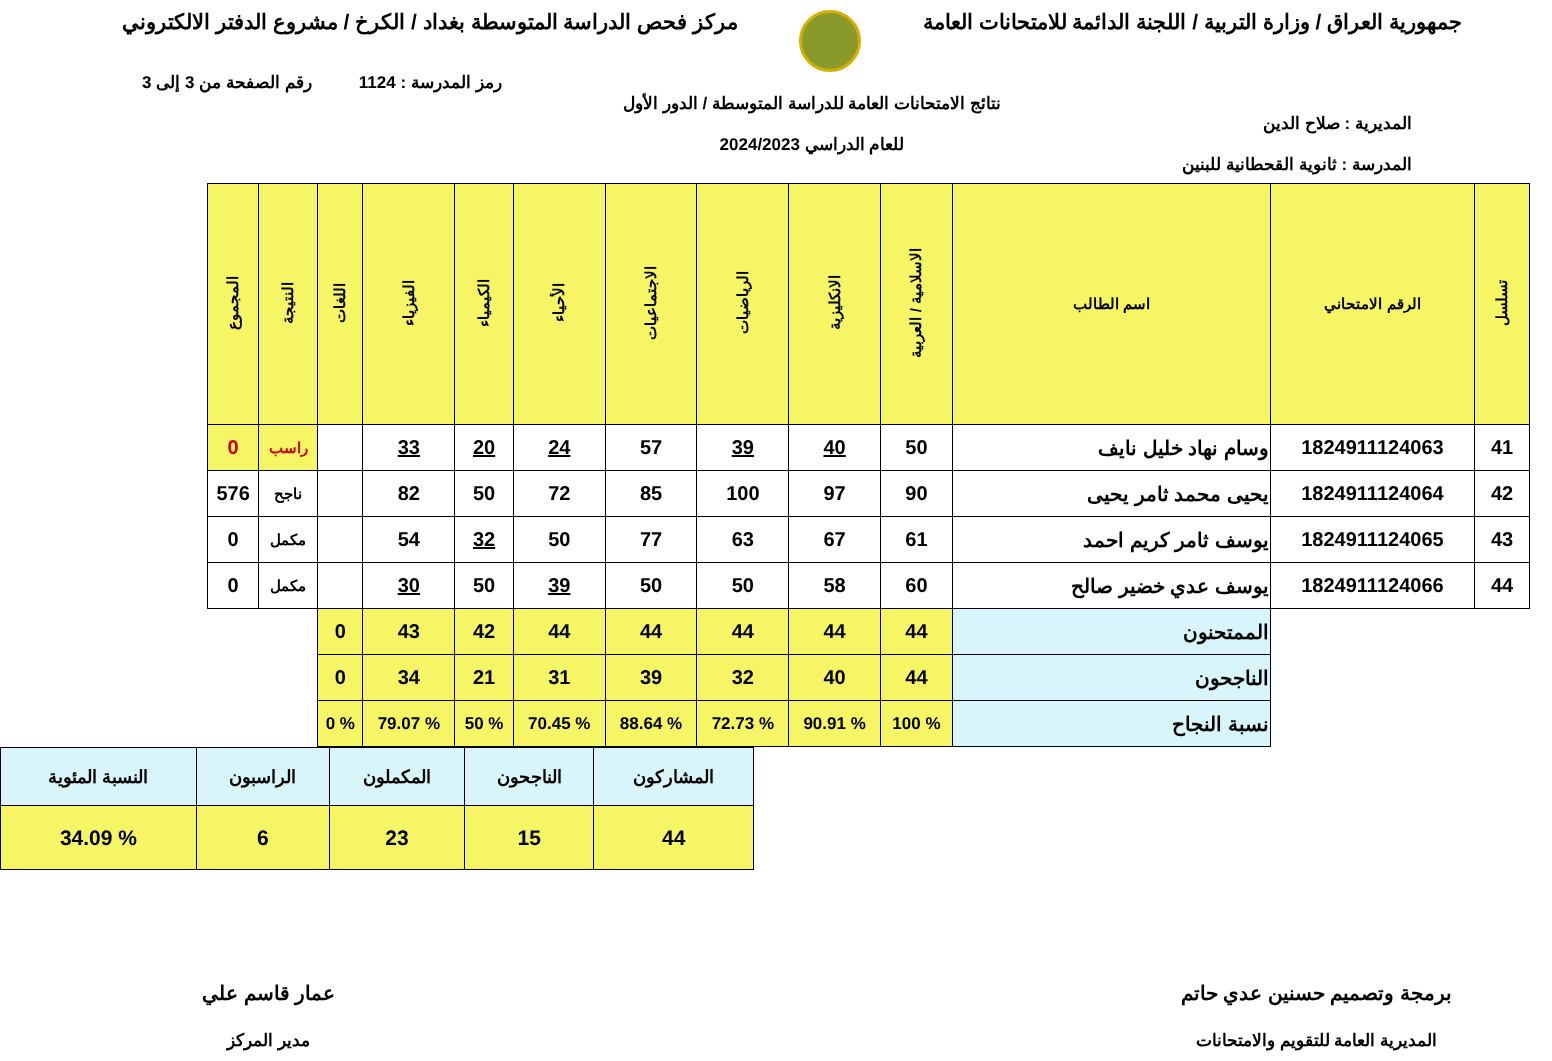جمهورية العراق / وزارة التربية / اللجنة الدائمة للامتحانات العامة
مركز فحص الدراسة المتوسطة بغداد / الكرخ / مشروع الدفتر الالكتروني
رمز المدرسة : 1124 رقم الصفحة من 3 إلى 3
المديرية : صلاح الدين
المدرسة : ثانوية القحطانية للبنين
نتائج الامتحانات العامة للدراسة المتوسطة / الدور الأول
للعام الدراسي 2024/2023
| تسلسل | الرقم الامتحاني | اسم الطالب | الاسلامية / العربية | الانكليزية | الرياضيات | الاجتماعيات | الأحياء | الكيمياء | الفيزياء | اللغات | النتيجة | المجموع |
| --- | --- | --- | --- | --- | --- | --- | --- | --- | --- | --- | --- | --- |
| 41 | 1824911124063 | وسام نهاد خليل نايف | 50 | 40 | 39 | 57 | 24 | 20 | 33 | | راسب | 0 |
| 42 | 1824911124064 | يحيى محمد ثامر يحيى | 90 | 97 | 100 | 85 | 72 | 50 | 82 | | ناجح | 576 |
| 43 | 1824911124065 | يوسف ثامر كريم احمد | 61 | 67 | 63 | 77 | 50 | 32 | 54 | | مكمل | 0 |
| 44 | 1824911124066 | يوسف عدي خضير صالح | 60 | 58 | 50 | 50 | 39 | 50 | 30 | | مكمل | 0 |
| | | الممتحنون | 44 | 44 | 44 | 44 | 44 | 42 | 43 | 0 | | |
| | | الناجحون | 44 | 40 | 32 | 39 | 31 | 21 | 34 | 0 | | |
| | | نسبة النجاح | % 100 | % 90.91 | % 72.73 | % 88.64 | % 70.45 | % 50 | % 79.07 | % 0 | | |
| المشاركون | الناجحون | المكملون | الراسبون | النسبة المئوية |
| 44 | 15 | 23 | 6 | % 34.09 |
برمجة وتصميم حسنين عدي حاتم
المديرية العامة للتقويم والامتحانات
عمار قاسم علي
مدير المركز